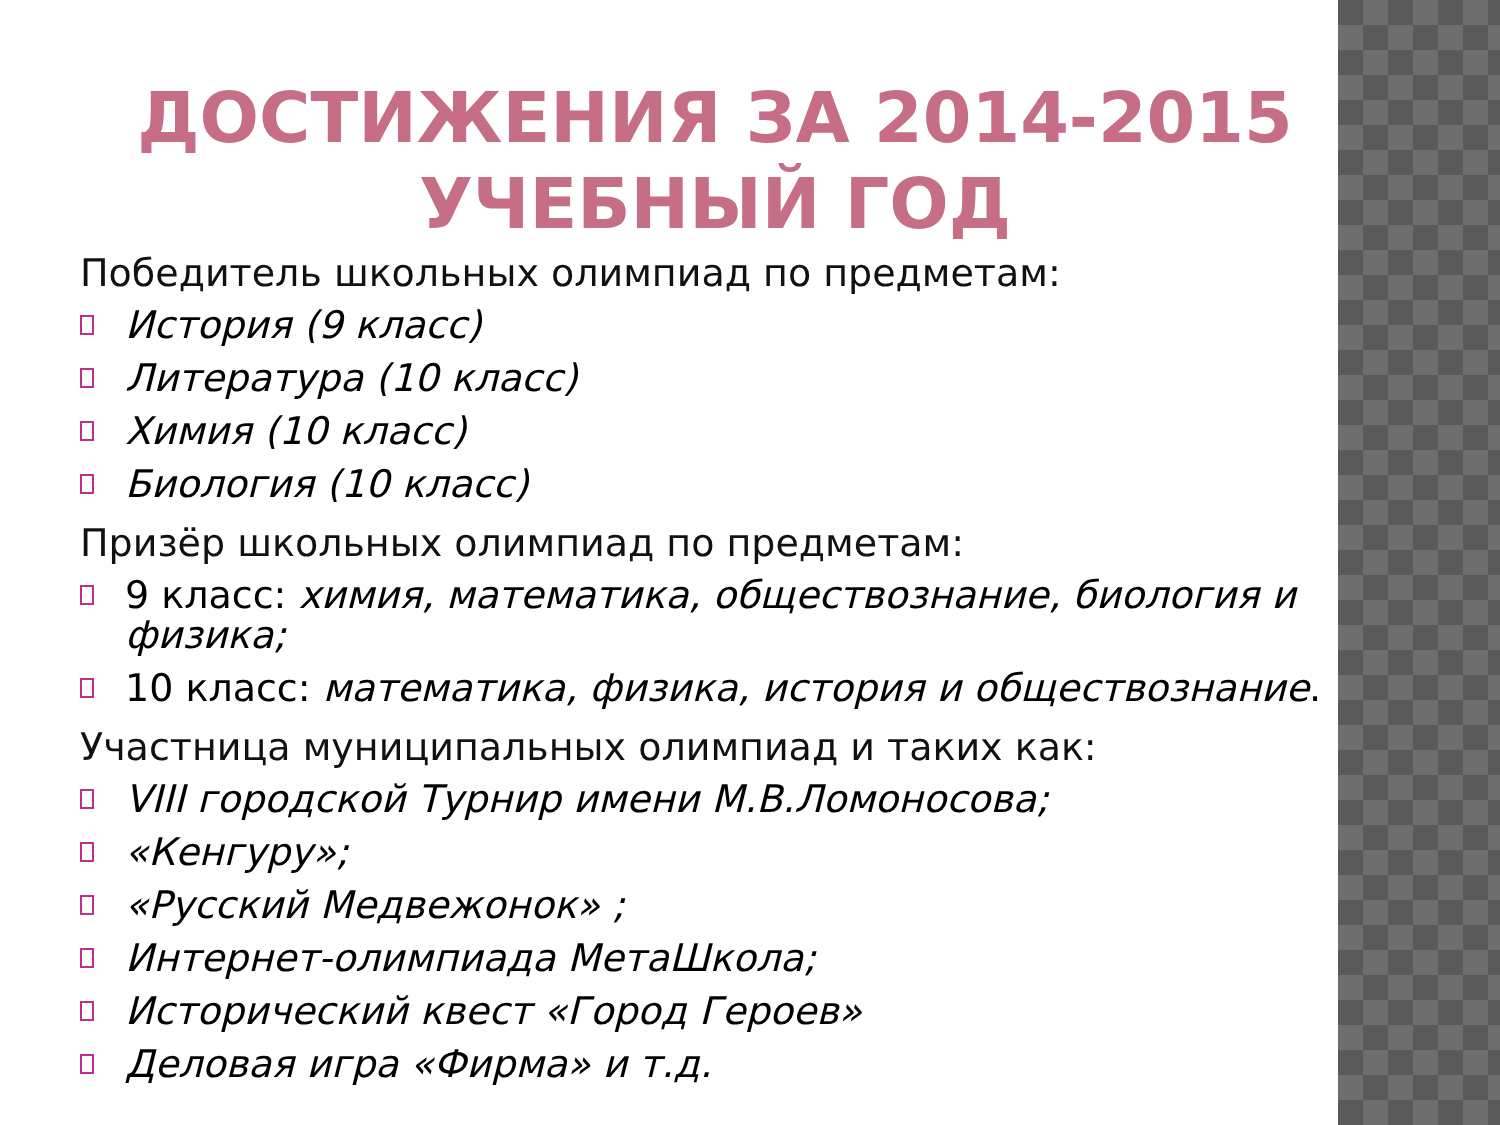ДОСТИЖЕНИЯ ЗА 2014-2015 УЧЕБНЫЙ ГОД
Победитель школьных олимпиад по предметам:
История (9 класс)
Литература (10 класс)
Химия (10 класс)
Биология (10 класс)
Призёр школьных олимпиад по предметам:
9 класс: химия, математика, обществознание, биология и физика;
10 класс: математика, физика, история и обществознание.
Участница муниципальных олимпиад и таких как:
VIII городской Турнир имени М.В.Ломоносова;
«Кенгуру»;
«Русский Медвежонок» ;
Интернет-олимпиада МетаШкола;
Исторический квест «Город Героев»
Деловая игра «Фирма» и т.д.